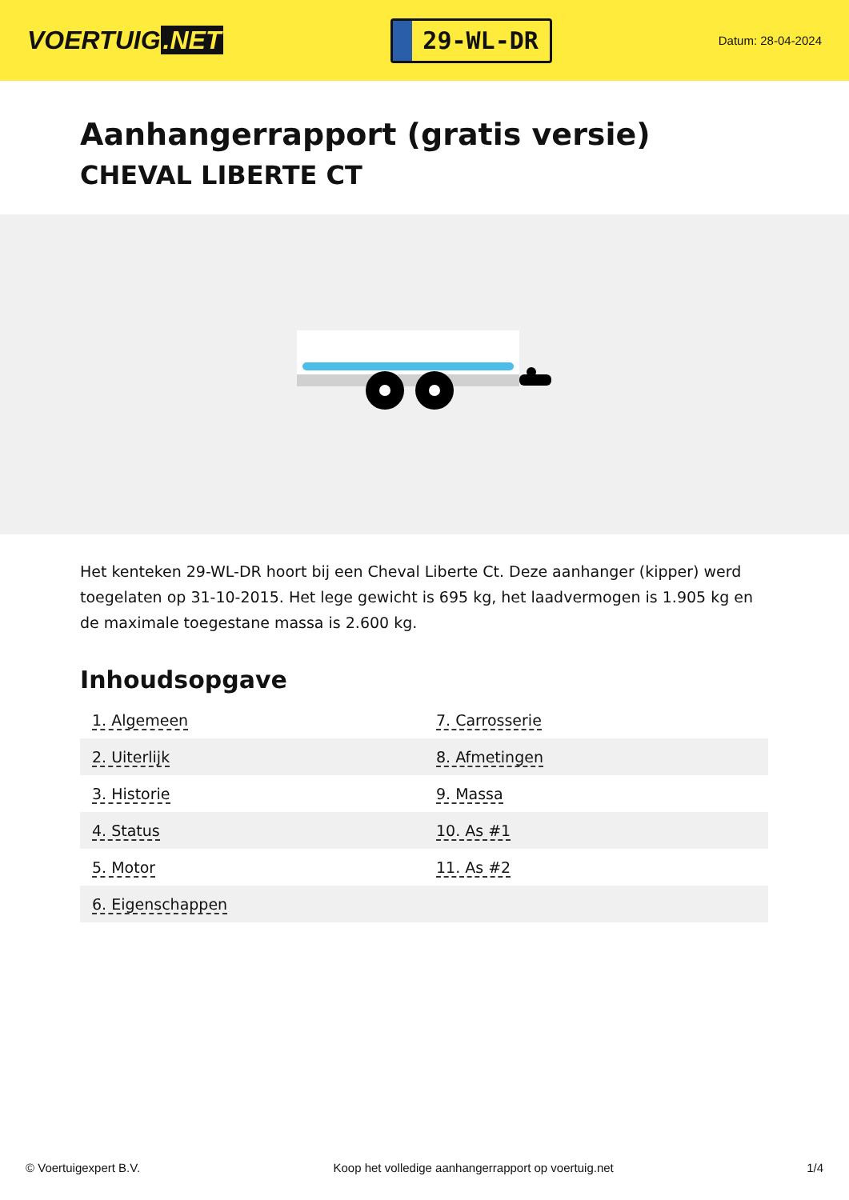VOERTUIG.NET
29-WL-DR
Datum: 28-04-2024
Aanhangerrapport (gratis versie)
CHEVAL LIBERTE CT
Het kenteken 29-WL-DR hoort bij een Cheval Liberte Ct. Deze aanhanger (kipper) werd toegelaten op 31-10-2015. Het lege gewicht is 695 kg, het laadvermogen is 1.905 kg en de maximale toegestane massa is 2.600 kg.
Inhoudsopgave
| 1. Algemeen | 7. Carrosserie |
| 2. Uiterlijk | 8. Afmetingen |
| 3. Historie | 9. Massa |
| 4. Status | 10. As #1 |
| 5. Motor | 11. As #2 |
| 6. Eigenschappen | |
© Voertuigexpert B.V. Koop het volledige aanhangerrapport op voertuig.net 1/4